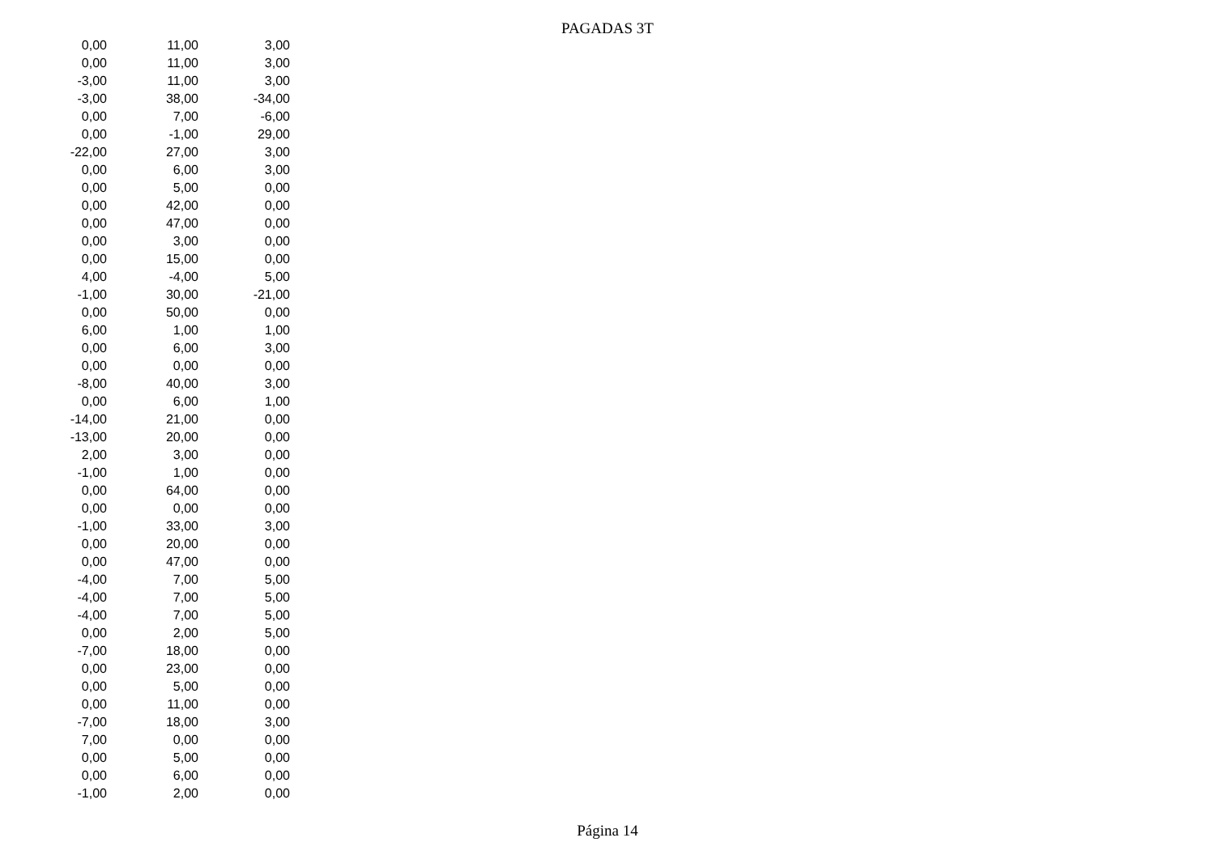PAGADAS 3T
| 0,00 | 11,00 | 3,00 |
| 0,00 | 11,00 | 3,00 |
| -3,00 | 11,00 | 3,00 |
| -3,00 | 38,00 | -34,00 |
| 0,00 | 7,00 | -6,00 |
| 0,00 | -1,00 | 29,00 |
| -22,00 | 27,00 | 3,00 |
| 0,00 | 6,00 | 3,00 |
| 0,00 | 5,00 | 0,00 |
| 0,00 | 42,00 | 0,00 |
| 0,00 | 47,00 | 0,00 |
| 0,00 | 3,00 | 0,00 |
| 0,00 | 15,00 | 0,00 |
| 4,00 | -4,00 | 5,00 |
| -1,00 | 30,00 | -21,00 |
| 0,00 | 50,00 | 0,00 |
| 6,00 | 1,00 | 1,00 |
| 0,00 | 6,00 | 3,00 |
| 0,00 | 0,00 | 0,00 |
| -8,00 | 40,00 | 3,00 |
| 0,00 | 6,00 | 1,00 |
| -14,00 | 21,00 | 0,00 |
| -13,00 | 20,00 | 0,00 |
| 2,00 | 3,00 | 0,00 |
| -1,00 | 1,00 | 0,00 |
| 0,00 | 64,00 | 0,00 |
| 0,00 | 0,00 | 0,00 |
| -1,00 | 33,00 | 3,00 |
| 0,00 | 20,00 | 0,00 |
| 0,00 | 47,00 | 0,00 |
| -4,00 | 7,00 | 5,00 |
| -4,00 | 7,00 | 5,00 |
| -4,00 | 7,00 | 5,00 |
| 0,00 | 2,00 | 5,00 |
| -7,00 | 18,00 | 0,00 |
| 0,00 | 23,00 | 0,00 |
| 0,00 | 5,00 | 0,00 |
| 0,00 | 11,00 | 0,00 |
| -7,00 | 18,00 | 3,00 |
| 7,00 | 0,00 | 0,00 |
| 0,00 | 5,00 | 0,00 |
| 0,00 | 6,00 | 0,00 |
| -1,00 | 2,00 | 0,00 |
Página 14